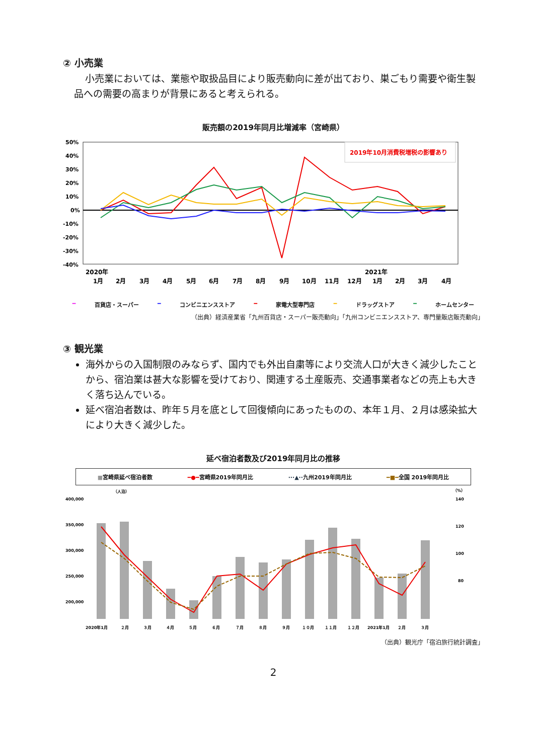② 小売業
小売業においては、業態や取扱品目により販売動向に差が出ており、巣ごもり需要や衛生製品への需要の高まりが背景にあると考えられる。
販売額の2019年同月比増減率（宮崎県）
50%
40%
30%
20%
10%
0%
-10%
-20%
-30%
-40%
2019年10月消費税増税の影響あり
2020年
2021年
1月
2月
3月
4月
5月
6月
7月
8月
9月
10月
11月
12月
1月
2月
3月
4月
━ 百貨店・スーパー ━ コンビニエンスストア ━ 家電大型専門店 ━ ドラッグストア ━ ホームセンター
（出典）経済産業省「九州百貨店・スーパー販売動向」「九州コンビニエンスストア、専門量販店販売動向」
③ 観光業
海外からの入国制限のみならず、国内でも外出自粛等により交流人口が大きく減少したことから、宿泊業は甚大な影響を受けており、関連する土産販売、交通事業者などの売上も大きく落ち込んでいる。
延べ宿泊者数は、昨年５月を底として回復傾向にあったものの、本年１月、２月は感染拡大により大きく減少した。
延べ宿泊者数及び2019年同月比の推移
■宮崎県延べ宿泊者数 ━●━宮崎県2019年同月比 ···▲··九州2019年同月比 ━■━全国 2019年同月比
（人泊）
（%）
400,000
350,000
300,000
250,000
200,000
140
120
100
80
2020年1月
２月
３月
４月
５月
６月
７月
８月
９月
１０月
１１月
１２月
2021年1月
２月
３月
（出典）観光庁「宿泊旅行統計調査」
2